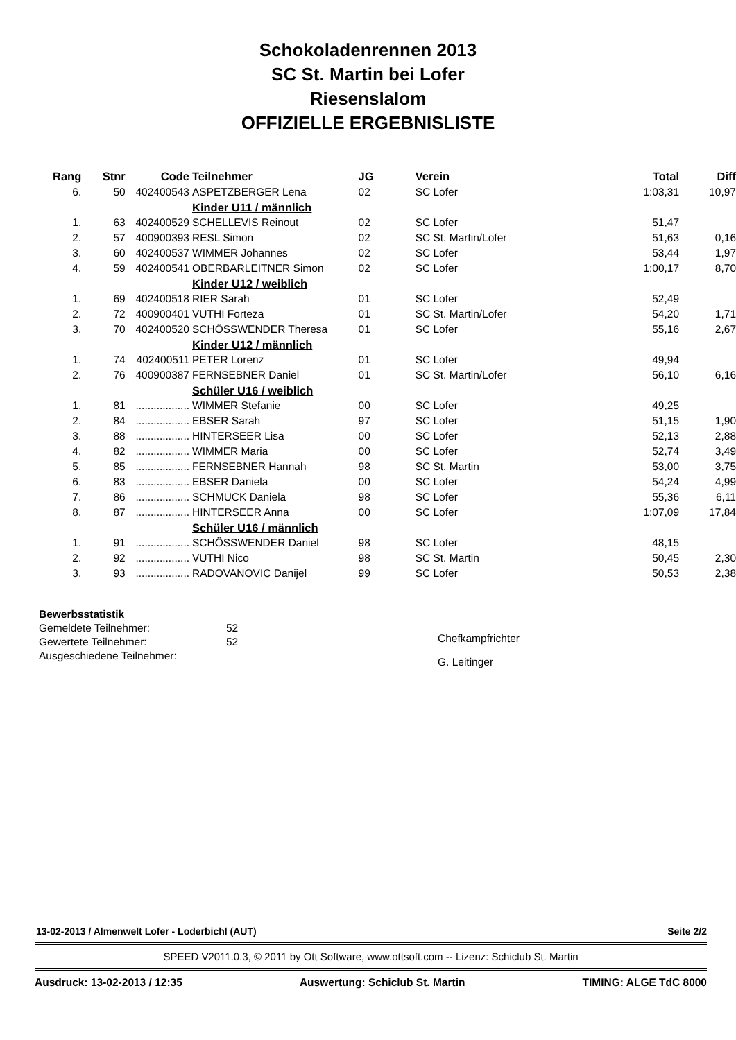Schokoladenrennen 2013
SC St. Martin bei Lofer
Riesenslalom
OFFIZIELLE ERGEBNISLISTE
| Rang | Stnr | Code | Teilnehmer | JG | Verein | Total | Diff |
| --- | --- | --- | --- | --- | --- | --- | --- |
| 6. | 50 | 402400543 | ASPETZBERGER Lena | 02 | SC Lofer | 1:03,31 | 10,97 |
| | | | Kinder U11 / männlich | | | | |
| 1. | 63 | 402400529 | SCHELLEVIS Reinout | 02 | SC Lofer | 51,47 | |
| 2. | 57 | 400900393 | RESL Simon | 02 | SC St. Martin/Lofer | 51,63 | 0,16 |
| 3. | 60 | 402400537 | WIMMER Johannes | 02 | SC Lofer | 53,44 | 1,97 |
| 4. | 59 | 402400541 | OBERBARLEITNER Simon | 02 | SC Lofer | 1:00,17 | 8,70 |
| | | | Kinder U12 / weiblich | | | | |
| 1. | 69 | 402400518 | RIER Sarah | 01 | SC Lofer | 52,49 | |
| 2. | 72 | 400900401 | VUTHI Forteza | 01 | SC St. Martin/Lofer | 54,20 | 1,71 |
| 3. | 70 | 402400520 | SCHÖSSWENDER Theresa | 01 | SC Lofer | 55,16 | 2,67 |
| | | | Kinder U12 / männlich | | | | |
| 1. | 74 | 402400511 | PETER Lorenz | 01 | SC Lofer | 49,94 | |
| 2. | 76 | 400900387 | FERNSEBNER Daniel | 01 | SC St. Martin/Lofer | 56,10 | 6,16 |
| | | | Schüler U16 / weiblich | | | | |
| 1. | 81 | .................. | WIMMER Stefanie | 00 | SC Lofer | 49,25 | |
| 2. | 84 | .................. | EBSER Sarah | 97 | SC Lofer | 51,15 | 1,90 |
| 3. | 88 | .................. | HINTERSEER Lisa | 00 | SC Lofer | 52,13 | 2,88 |
| 4. | 82 | .................. | WIMMER Maria | 00 | SC Lofer | 52,74 | 3,49 |
| 5. | 85 | .................. | FERNSEBNER Hannah | 98 | SC St. Martin | 53,00 | 3,75 |
| 6. | 83 | .................. | EBSER Daniela | 00 | SC Lofer | 54,24 | 4,99 |
| 7. | 86 | .................. | SCHMUCK Daniela | 98 | SC Lofer | 55,36 | 6,11 |
| 8. | 87 | .................. | HINTERSEER Anna | 00 | SC Lofer | 1:07,09 | 17,84 |
| | | | Schüler U16 / männlich | | | | |
| 1. | 91 | .................. | SCHÖSSWENDER Daniel | 98 | SC Lofer | 48,15 | |
| 2. | 92 | .................. | VUTHI Nico | 98 | SC St. Martin | 50,45 | 2,30 |
| 3. | 93 | .................. | RADOVANOVIC Danijel | 99 | SC Lofer | 50,53 | 2,38 |
Bewerbsstatistik
Gemeldete Teilnehmer: 52
Gewertete Teilnehmer: 52
Ausgeschiedene Teilnehmer:
Chefkampfrichter
G. Leitinger
13-02-2013 / Almenwelt Lofer - Loderbichl (AUT) Seite 2/2
SPEED V2011.0.3, © 2011 by Ott Software, www.ottsoft.com -- Lizenz: Schiclub St. Martin
Ausdruck: 13-02-2013 / 12:35 Auswertung: Schiclub St. Martin TIMING: ALGE TdC 8000